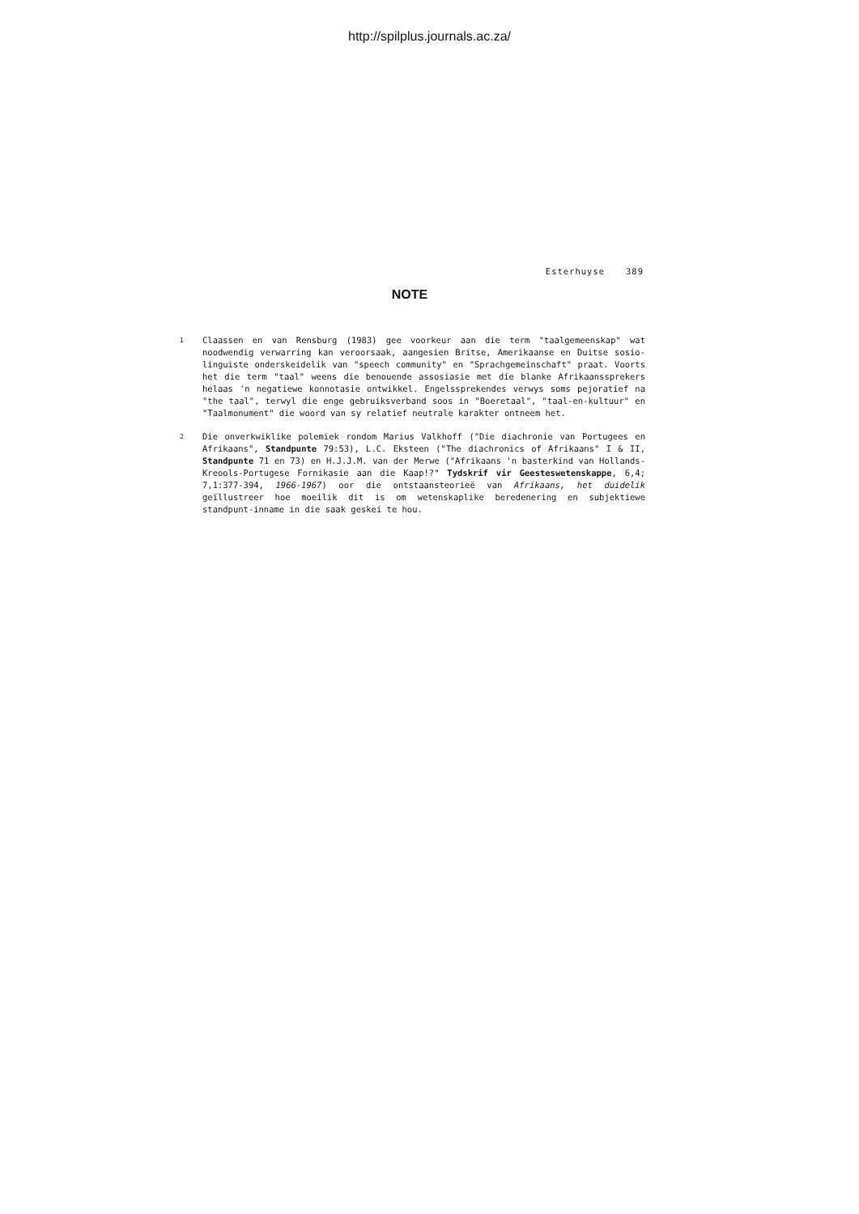http://spilplus.journals.ac.za/
Esterhuyse 389
NOTE
1
Claassen en van Rensburg (1983) gee voorkeur aan die term "taalgemeenskap" wat noodwendig verwarring kan veroorsaak, aangesien Britse, Amerikaanse en Duitse sosio-linguiste onderskeidelik van "speech community" en "Sprachgemeinschaft" praat. Voorts het die term "taal" weens die benouende assosiasie met die blanke Afrikaanssprekers helaas 'n negatiewe konnotasie ontwikkel. Engelssprekendes verwys soms pejoratief na "the taal", terwyl die enge gebruiksverband soos in "Boeretaal", "taal-en-kultuur" en "Taalmonument" die woord van sy relatief neutrale karakter ontneem het.
2
Die onverkwiklike polemiek rondom Marius Valkhoff ("Die diachronie van Portugees en Afrikaans", Standpunte 79:53), L.C. Eksteen ("The diachronics of Afrikaans" I & II, Standpunte 71 en 73) en H.J.J.M. van der Merwe ("Afrikaans 'n basterkind van Hollands-Kreools-Portugese Fornikasie aan die Kaap!?" Tydskrif vir Geesteswetenskappe, 6,4; 7,1:377-394, 1966-1967) oor die ontstaansteorieë van Afrikaans, het duidelik geïllustreer hoe moeilik dit is om wetenskaplike beredenering en subjektiewe standpunt-inname in die saak geskei te hou.